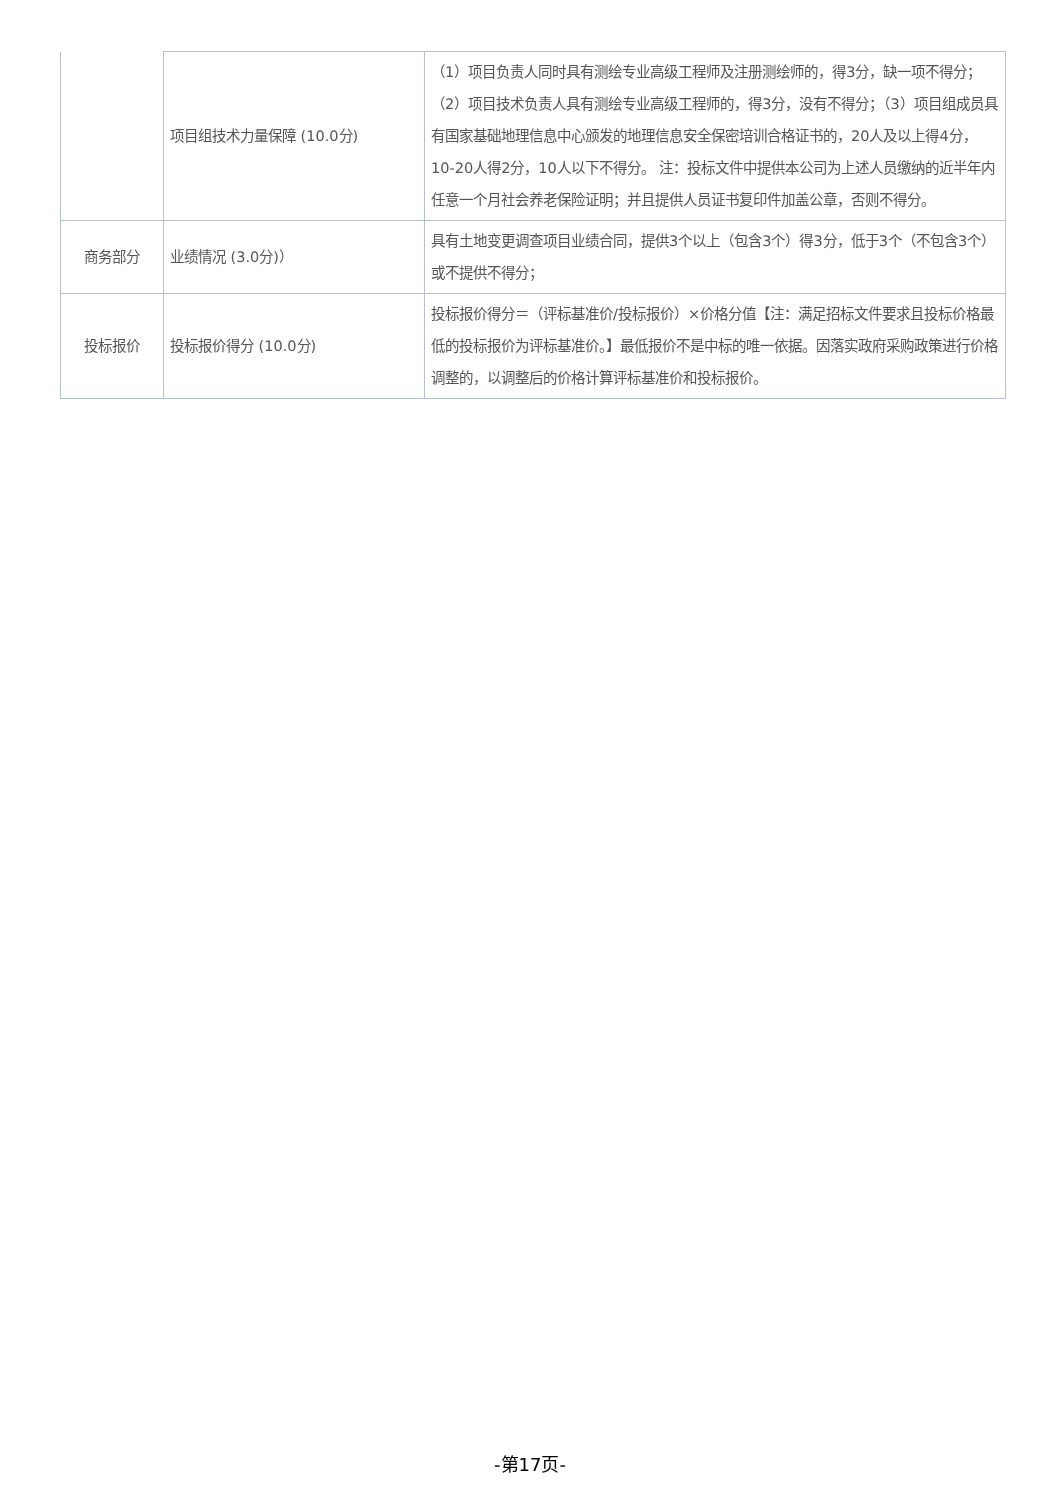| | 项目组技术力量保障 (10.0分) | （1）项目负责人同时具有测绘专业高级工程师及注册测绘师的，得3分，缺一项不得分；（2）项目技术负责人具有测绘专业高级工程师的，得3分，没有不得分；（3）项目组成员具有国家基础地理信息中心颁发的地理信息安全保密培训合格证书的，20人及以上得4分，10-20人得2分，10人以下不得分。 注：投标文件中提供本公司为上述人员缴纳的近半年内任意一个月社会养老保险证明；并且提供人员证书复印件加盖公章，否则不得分。 |
| 商务部分 | 业绩情况 (3.0分)） | 具有土地变更调查项目业绩合同，提供3个以上（包含3个）得3分，低于3个（不包含3个）或不提供不得分； |
| 投标报价 | 投标报价得分 (10.0分) | 投标报价得分＝（评标基准价/投标报价）×价格分值【注：满足招标文件要求且投标价格最低的投标报价为评标基准价。】最低报价不是中标的唯一依据。因落实政府采购政策进行价格调整的，以调整后的价格计算评标基准价和投标报价。 |
-第17页-